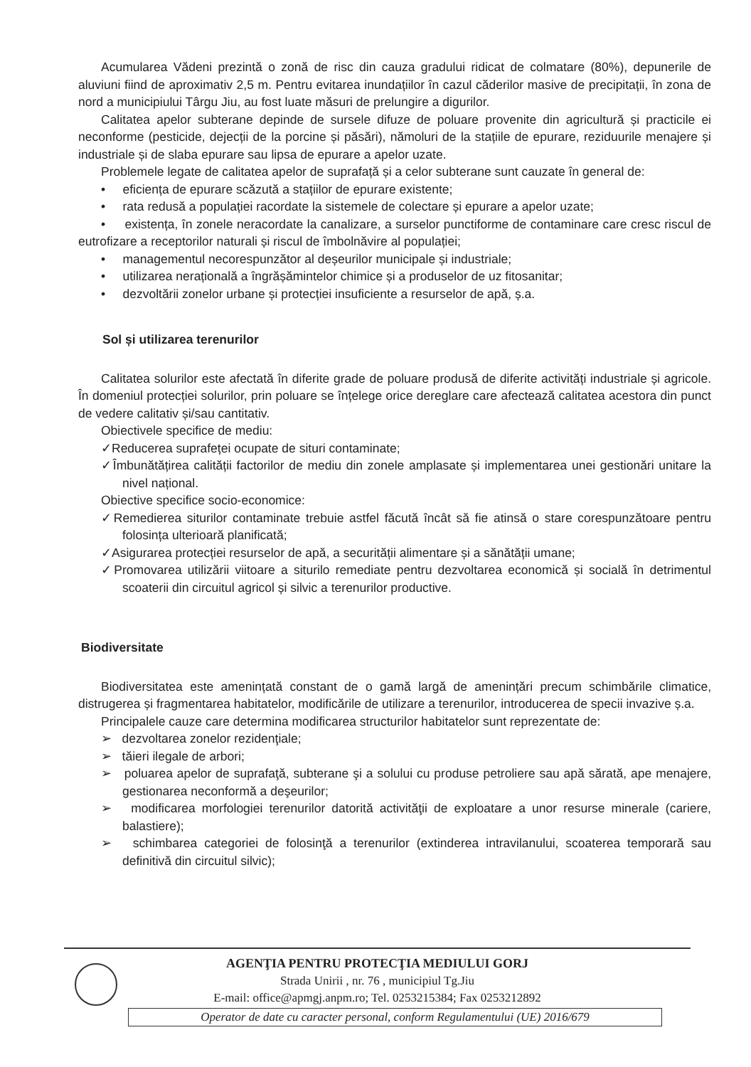Acumularea Vădeni prezintă o zonă de risc din cauza gradului ridicat de colmatare (80%), depunerile de aluviuni fiind de aproximativ 2,5 m. Pentru evitarea inundațiilor în cazul căderilor masive de precipitații, în zona de nord a municipiului Târgu Jiu, au fost luate măsuri de prelungire a digurilor.
Calitatea apelor subterane depinde de sursele difuze de poluare provenite din agricultură și practicile ei neconforme (pesticide, dejecții de la porcine și păsări), nămoluri de la stațiile de epurare, reziduurile menajere și industriale și de slaba epurare sau lipsa de epurare a apelor uzate.
Problemele legate de calitatea apelor de suprafață și a celor subterane sunt cauzate în general de:
• eficiența de epurare scăzută a stațiilor de epurare existente;
• rata redusă a populației racordate la sistemele de colectare și epurare a apelor uzate;
• existența, în zonele neracordate la canalizare, a surselor punctiforme de contaminare care cresc riscul de eutrofizare a receptorilor naturali și riscul de îmbolnăvire al populației;
• managementul necorespunzător al deșeurilor municipale și industriale;
• utilizarea nerațională a îngrășămintelor chimice și a produselor de uz fitosanitar;
• dezvoltării zonelor urbane și protecției insuficiente a resurselor de apă, ș.a.
Sol și utilizarea terenurilor
Calitatea solurilor este afectată în diferite grade de poluare produsă de diferite activități industriale și agricole. În domeniul protecției solurilor, prin poluare se înțelege orice dereglare care afectează calitatea acestora din punct de vedere calitativ și/sau cantitativ.
Obiectivele specifice de mediu:
✓Reducerea suprafeței ocupate de situri contaminate;
✓Îmbunătățirea calității factorilor de mediu din zonele amplasate și implementarea unei gestionări unitare la nivel național.
Obiective specifice socio-economice:
✓Remedierea siturilor contaminate trebuie astfel făcută încât să fie atinsă o stare corespunzătoare pentru folosința ulterioară planificată;
✓Asigurarea protecției resurselor de apă, a securității alimentare și a sănătății umane;
✓Promovarea utilizării viitoare a siturilo remediate pentru dezvoltarea economică și socială în detrimentul scoaterii din circuitul agricol și silvic a terenurilor productive.
Biodiversitate
Biodiversitatea este amenințată constant de o gamă largă de amenințări precum schimbările climatice, distrugerea și fragmentarea habitatelor, modificările de utilizare a terenurilor, introducerea de specii invazive ș.a.
Principalele cauze care determina modificarea structurilor habitatelor sunt reprezentate de:
➢ dezvoltarea zonelor rezidenţiale;
➢ tăieri ilegale de arbori;
➢ poluarea apelor de suprafaţă, subterane şi a solului cu produse petroliere sau apă sărată, ape menajere, gestionarea neconformă a deşeurilor;
➢ modificarea morfologiei terenurilor datorită activităţii de exploatare a unor resurse minerale (cariere, balastiere);
➢ schimbarea categoriei de folosinţă a terenurilor (extinderea intravilanului, scoaterea temporară sau definitivă din circuitul silvic);
AGENŢIA PENTRU PROTECŢIA MEDIULUI GORJ
Strada Unirii , nr. 76 , municipiul Tg.Jiu
E-mail: office@apmgj.anpm.ro; Tel. 0253215384; Fax 0253212892
Operator de date cu caracter personal, conform Regulamentului (UE) 2016/679